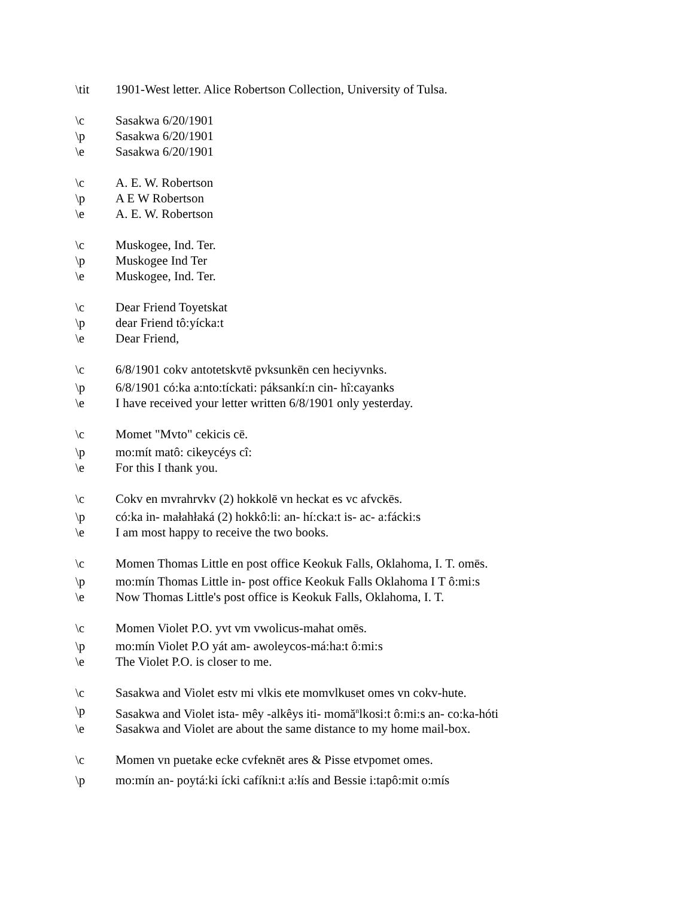\tit 1901-West letter. Alice Robertson Collection, University of Tulsa.
\c Sasakwa 6/20/1901
\p Sasakwa 6/20/1901
\e Sasakwa 6/20/1901
\c A. E. W. Robertson
\p A E W Robertson
\e A. E. W. Robertson
\c Muskogee, Ind. Ter.
\p Muskogee Ind Ter
\e Muskogee, Ind. Ter.
\c Dear Friend Toyetskat
\p dear Friend tô:yícka:t
\e Dear Friend,
\c 6/8/1901 cokv antotetskvtē pvksunkēn cen heciyvnks.
\p 6/8/1901 có:ka a:nto:tíckati: páksankí:n cin- hî:cayanks
\e I have received your letter written 6/8/1901 only yesterday.
\c Momet "Mvto" cekicis cē.
\p mo:mít matô: cikeycéys cî:
\e For this I thank you.
\c Cokv en mvrahrvkv (2) hokkolē vn heckat es vc afvckēs.
\p có:ka in- małahłaká (2) hokkô:li: an- hí:cka:t is- ac- a:fácki:s
\e I am most happy to receive the two books.
\c Momen Thomas Little en post office Keokuk Falls, Oklahoma, I. T. omēs.
\p mo:mín Thomas Little in- post office Keokuk Falls Oklahoma I T ô:mi:s
\e Now Thomas Little's post office is Keokuk Falls, Oklahoma, I. T.
\c Momen Violet P.O. yvt vm vwolicus-mahat omēs.
\p mo:mín Violet P.O yát am- awoleycos-má:ha:t ô:mi:s
\e The Violet P.O. is closer to me.
\c Sasakwa and Violet estv mi vlkis ete momvlkuset omes vn cokv-hute.
\p Sasakwa and Violet ista- mêy -alkêys iti- momă<sup>n</sup>lkosi:t ô:mi:s an- co:ka-hóti
\e Sasakwa and Violet are about the same distance to my home mail-box.
\c Momen vn puetake ecke cvfeknēt ares & Pisse etvpomet omes.
\p mo:mín an- poytá:ki ícki cafíkni:t a:łís and Bessie i:tapô:mit o:mís